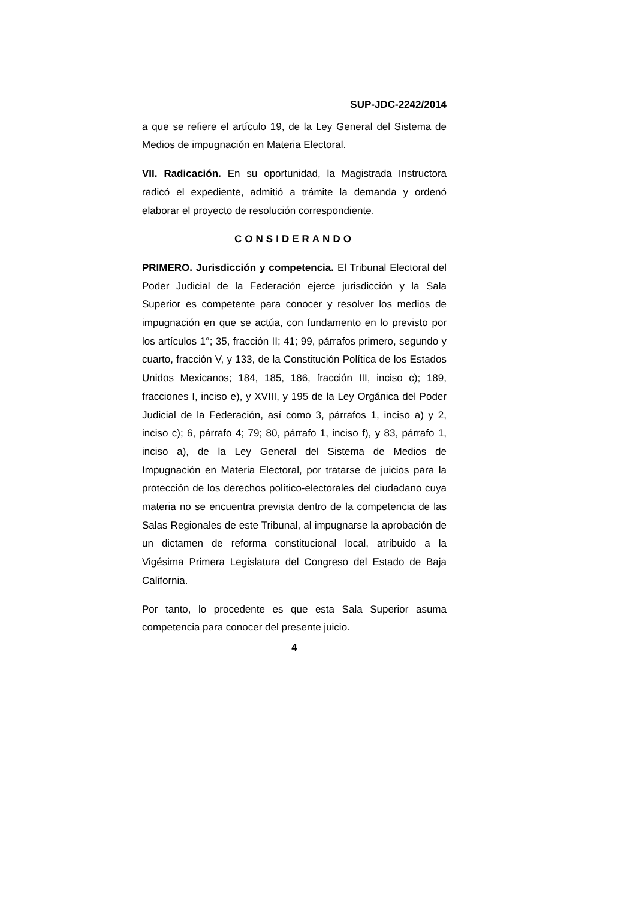SUP-JDC-2242/2014
a que se refiere el artículo 19, de la Ley General del Sistema de Medios de impugnación en Materia Electoral.
VII. Radicación. En su oportunidad, la Magistrada Instructora radicó el expediente, admitió a trámite la demanda y ordenó elaborar el proyecto de resolución correspondiente.
CONSIDERANDO
PRIMERO. Jurisdicción y competencia. El Tribunal Electoral del Poder Judicial de la Federación ejerce jurisdicción y la Sala Superior es competente para conocer y resolver los medios de impugnación en que se actúa, con fundamento en lo previsto por los artículos 1°; 35, fracción II; 41; 99, párrafos primero, segundo y cuarto, fracción V, y 133, de la Constitución Política de los Estados Unidos Mexicanos; 184, 185, 186, fracción III, inciso c); 189, fracciones I, inciso e), y XVIII, y 195 de la Ley Orgánica del Poder Judicial de la Federación, así como 3, párrafos 1, inciso a) y 2, inciso c); 6, párrafo 4; 79; 80, párrafo 1, inciso f), y 83, párrafo 1, inciso a), de la Ley General del Sistema de Medios de Impugnación en Materia Electoral, por tratarse de juicios para la protección de los derechos político-electorales del ciudadano cuya materia no se encuentra prevista dentro de la competencia de las Salas Regionales de este Tribunal, al impugnarse la aprobación de un dictamen de reforma constitucional local, atribuido a la Vigésima Primera Legislatura del Congreso del Estado de Baja California.
Por tanto, lo procedente es que esta Sala Superior asuma competencia para conocer del presente juicio.
4